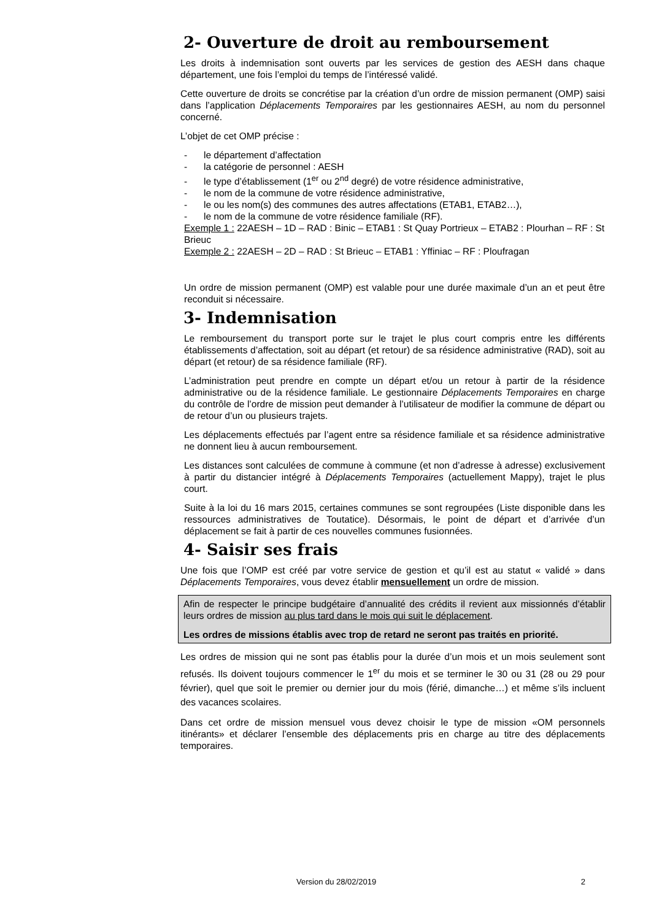2- Ouverture de droit au remboursement
Les droits à indemnisation sont ouverts par les services de gestion des AESH dans chaque département, une fois l’emploi du temps de l’intéressé validé.
Cette ouverture de droits se concrétise par la création d’un ordre de mission permanent (OMP) saisi dans l’application Déplacements Temporaires par les gestionnaires AESH, au nom du personnel concerné.
L’objet de cet OMP précise :
- le département d’affectation
- la catégorie de personnel : AESH
- le type d’établissement (1<sup>er</sup> ou 2<sup>nd</sup> degré) de votre résidence administrative,
- le nom de la commune de votre résidence administrative,
- le ou les nom(s) des communes des autres affectations (ETAB1, ETAB2…),
- le nom de la commune de votre résidence familiale (RF).
Exemple 1 : 22AESH – 1D – RAD : Binic – ETAB1 : St Quay Portrieux – ETAB2 : Plourhan – RF : St Brieuc
Exemple 2 : 22AESH – 2D – RAD : St Brieuc – ETAB1 : Yffiniac – RF : Ploufragan
Un ordre de mission permanent (OMP) est valable pour une durée maximale d’un an et peut être reconduit si nécessaire.
3- Indemnisation
Le remboursement du transport porte sur le trajet le plus court compris entre les différents établissements d’affectation, soit au départ (et retour) de sa résidence administrative (RAD), soit au départ (et retour) de sa résidence familiale (RF).
L’administration peut prendre en compte un départ et/ou un retour à partir de la résidence administrative ou de la résidence familiale. Le gestionnaire Déplacements Temporaires en charge du contrôle de l’ordre de mission peut demander à l’utilisateur de modifier la commune de départ ou de retour d’un ou plusieurs trajets.
Les déplacements effectués par l’agent entre sa résidence familiale et sa résidence administrative ne donnent lieu à aucun remboursement.
Les distances sont calculées de commune à commune (et non d’adresse à adresse) exclusivement à partir du distancier intégré à Déplacements Temporaires (actuellement Mappy), trajet le plus court.
Suite à la loi du 16 mars 2015, certaines communes se sont regroupées (Liste disponible dans les ressources administratives de Toutatice). Désormais, le point de départ et d’arrivée d’un déplacement se fait à partir de ces nouvelles communes fusionnées.
4- Saisir ses frais
Une fois que l’OMP est créé par votre service de gestion et qu’il est au statut « validé » dans Déplacements Temporaires, vous devez établir mensuellement un ordre de mission.
Afin de respecter le principe budgétaire d’annualité des crédits il revient aux missionnés d’établir leurs ordres de mission au plus tard dans le mois qui suit le déplacement.
Les ordres de missions établis avec trop de retard ne seront pas traités en priorité.
Les ordres de mission qui ne sont pas établis pour la durée d’un mois et un mois seulement sont refusés. Ils doivent toujours commencer le 1<sup>er</sup> du mois et se terminer le 30 ou 31 (28 ou 29 pour février), quel que soit le premier ou dernier jour du mois (férié, dimanche…) et même s’ils incluent des vacances scolaires.
Dans cet ordre de mission mensuel vous devez choisir le type de mission «OM personnels itinérants» et déclarer l’ensemble des déplacements pris en charge au titre des déplacements temporaires.
Version du 28/02/2019 2